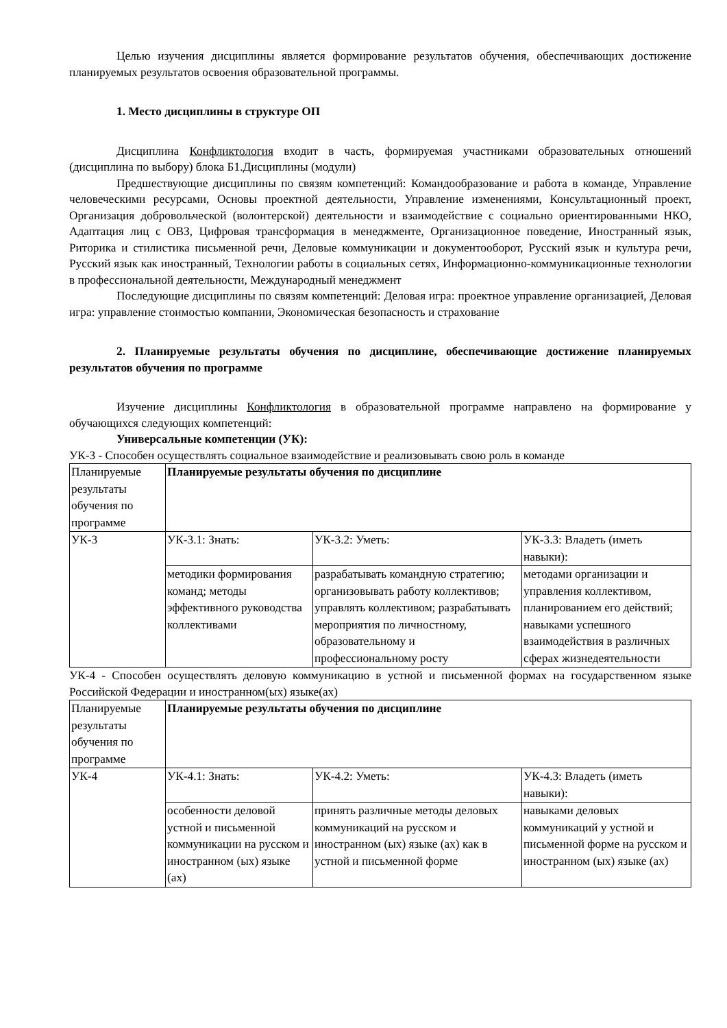Целью изучения дисциплины является формирование результатов обучения, обеспечивающих достижение планируемых результатов освоения образовательной программы.
1. Место дисциплины в структуре ОП
Дисциплина Конфликтология входит в часть, формируемая участниками образовательных отношений (дисциплина по выбору) блока Б1.Дисциплины (модули)
Предшествующие дисциплины по связям компетенций: Командообразование и работа в команде, Управление человеческими ресурсами, Основы проектной деятельности, Управление изменениями, Консультационный проект, Организация добровольческой (волонтерской) деятельности и взаимодействие с социально ориентированными НКО, Адаптация лиц с ОВЗ, Цифровая трансформация в менеджменте, Организационное поведение, Иностранный язык, Риторика и стилистика письменной речи, Деловые коммуникации и документооборот, Русский язык и культура речи, Русский язык как иностранный, Технологии работы в социальных сетях, Информационно-коммуникационные технологии в профессиональной деятельности, Международный менеджмент
Последующие дисциплины по связям компетенций: Деловая игра: проектное управление организацией, Деловая игра: управление стоимостью компании, Экономическая безопасность и страхование
2. Планируемые результаты обучения по дисциплине, обеспечивающие достижение планируемых результатов обучения по программе
Изучение дисциплины Конфликтология в образовательной программе направлено на формирование у обучающихся следующих компетенций:
Универсальные компетенции (УК):
УК-3 - Способен осуществлять социальное взаимодействие и реализовывать свою роль в команде
| Планируемые результаты обучения по программе | Планируемые результаты обучения по дисциплине | | |
| УК-3 | УК-3.1: Знать: | УК-3.2: Уметь: | УК-3.3: Владеть (иметь навыки): |
| | методики формирования команд; методы эффективного руководства коллективами | разрабатывать командную стратегию; организовывать работу коллективов; управлять коллективом; разрабатывать мероприятия по личностному, образовательному и профессиональному росту | методами организации и управления коллективом, планированием его действий; навыками успешного взаимодействия в различных сферах жизнедеятельности |
УК-4 - Способен осуществлять деловую коммуникацию в устной и письменной формах на государственном языке Российской Федерации и иностранном(ых) языке(ах)
| Планируемые результаты обучения по программе | Планируемые результаты обучения по дисциплине | | |
| УК-4 | УК-4.1: Знать: | УК-4.2: Уметь: | УК-4.3: Владеть (иметь навыки): |
| | особенности деловой устной и письменной коммуникации на русском и иностранном (ых) языке (ах) | принять различные методы деловых коммуникаций на русском и иностранном (ых) языке (ах) как в устной и письменной форме | навыками деловых коммуникаций у устной и письменной форме на русском и иностранном (ых) языке (ах) |